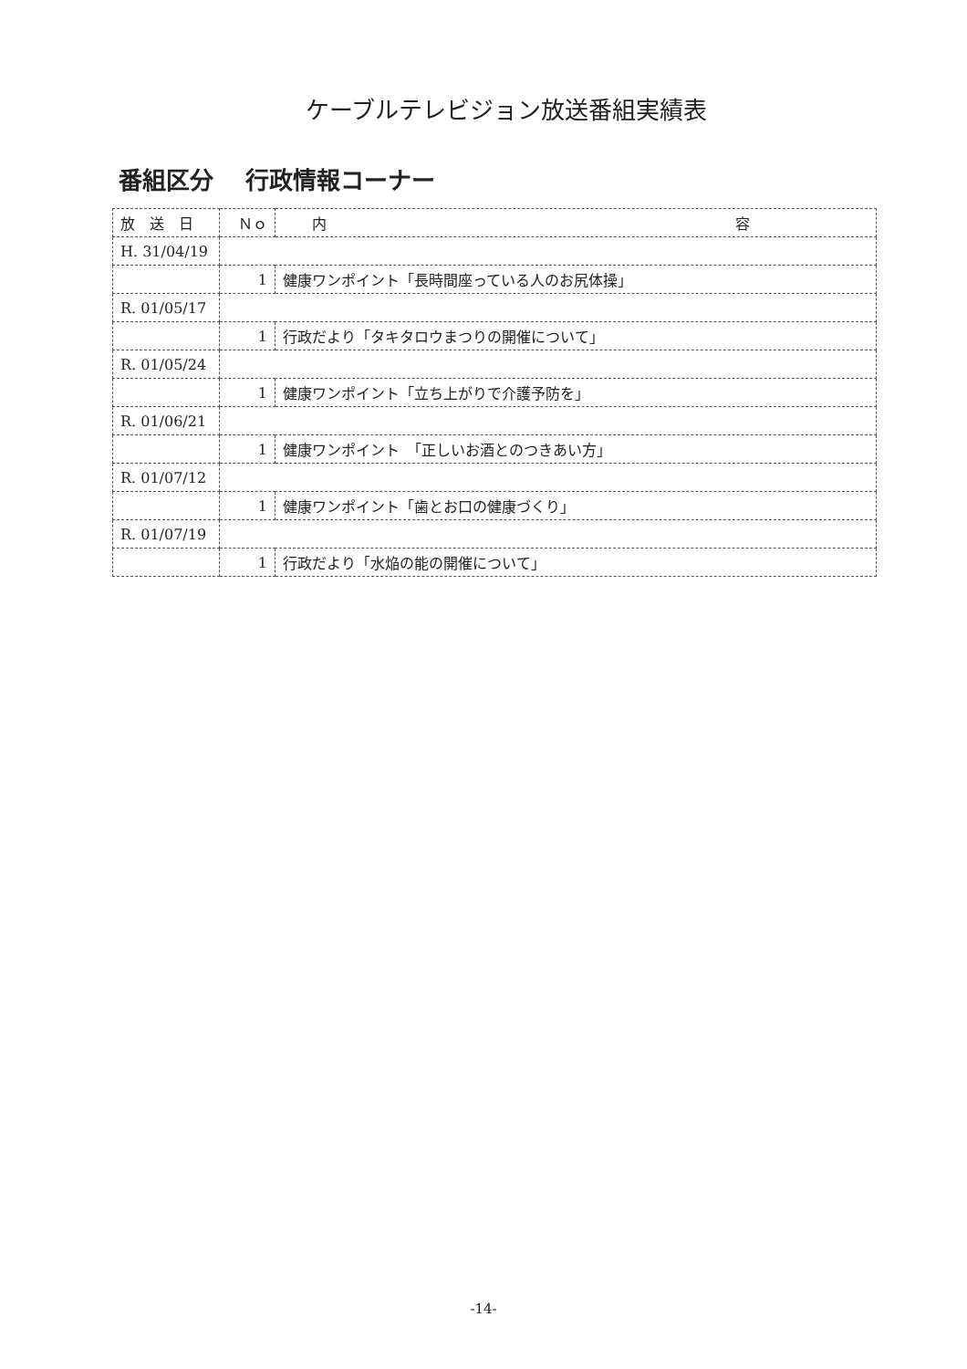ケーブルテレビジョン放送番組実績表
番組区分　 行政情報コーナー
| 放 送 日 | Ｎｏ | 内 容 |
| --- | --- | --- |
| H. 31/04/19 | | |
| | 1 | 健康ワンポイント「長時間座っている人のお尻体操」 |
| R. 01/05/17 | | |
| | 1 | 行政だより「タキタロウまつりの開催について」 |
| R. 01/05/24 | | |
| | 1 | 健康ワンポイント「立ち上がりで介護予防を」 |
| R. 01/06/21 | | |
| | 1 | 健康ワンポイント 「正しいお酒とのつきあい方」 |
| R. 01/07/12 | | |
| | 1 | 健康ワンポイント「歯とお口の健康づくり」 |
| R. 01/07/19 | | |
| | 1 | 行政だより「水焔の能の開催について」 |
-14-